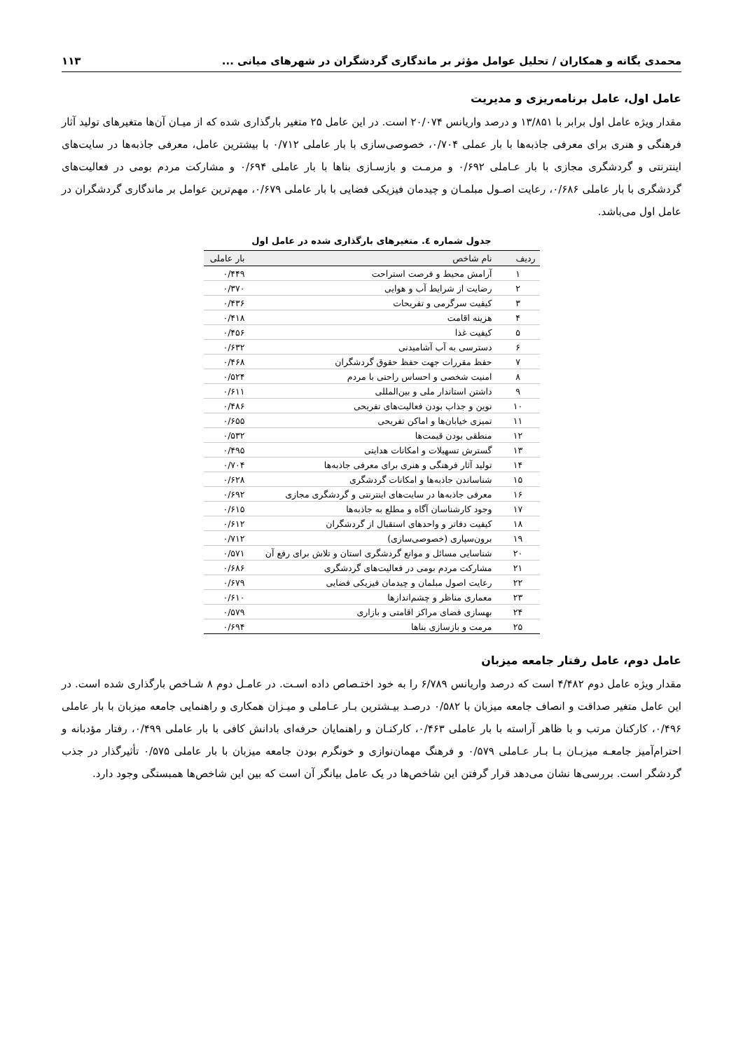محمدی یگانه و همکاران / تحلیل عوامل مؤثر بر ماندگاری گردشگران در شهرهای میانی ... ۱۱۳
عامل اول، عامل برنامه‌ریزی و مدیریت
مقدار ویژه عامل اول برابر با ۱۳/۸۵۱ و درصد واریانس ۲۰/۰۷۴ است. در این عامل ۲۵ متغیر بارگذاری شده که از میـان آن‌ها متغیرهای تولید آثار فرهنگی و هنری برای معرفی جاذبه‌ها با بار عملی ۰/۷۰۴، خصوصی‌سازی با بار عاملی ۰/۷۱۲ با بیشترین عامل، معرفی جاذبه‌ها در سایت‌های اینترنتی و گردشگری مجازی با بار عـاملی ۰/۶۹۲ و مرمـت و بازسـازی بناها با بار عاملی ۰/۶۹۴ و مشارکت مردم بومی در فعالیت‌های گردشگری با بار عاملی ۰/۶۸۶، رعایت اصـول مبلمـان و چیدمان فیزیکی فضایی با بار عاملی ۰/۶۷۹، مهم‌ترین عوامل بر ماندگاری گردشگران در عامل اول می‌باشد.
جدول شماره ٤. متغیرهای بارگذاری شده در عامل اول
| ردیف | نام شاخص | بار عاملی |
| --- | --- | --- |
| ۱ | آرامش محیط و فرصت استراحت | ۰/۴۴۹ |
| ۲ | رضایت از شرایط آب و هوایی | ۰/۳۷۰ |
| ۳ | کیفیت سرگرمی و تفریحات | ۰/۴۳۶ |
| ۴ | هزینه اقامت | ۰/۴۱۸ |
| ۵ | کیفیت غذا | ۰/۴۵۶ |
| ۶ | دسترسی به آب آشامیدنی | ۰/۶۳۲ |
| ۷ | حفظ مقررات جهت حفظ حقوق گردشگران | ۰/۴۶۸ |
| ۸ | امنیت شخصی و احساس راحتی با مردم | ۰/۵۲۴ |
| ۹ | داشتن استاندار ملی و بین‌المللی | ۰/۶۱۱ |
| ۱۰ | نوین و جذاب بودن فعالیت‌های تفریحی | ۰/۴۸۶ |
| ۱۱ | تمیزی خیابان‌ها و اماکن تفریحی | ۰/۶۵۵ |
| ۱۲ | منطقی بودن قیمت‌ها | ۰/۵۳۲ |
| ۱۳ | گسترش تسهیلات و امکانات هدایتی | ۰/۴۹۵ |
| ۱۴ | تولید آثار فرهنگی و هنری برای معرفی جاذبه‌ها | ۰/۷۰۴ |
| ۱۵ | شناساندن جاذبه‌ها و امکانات گردشگری | ۰/۶۲۸ |
| ۱۶ | معرفی جاذبه‌ها در سایت‌های اینترنتی و گردشگری مجازی | ۰/۶۹۲ |
| ۱۷ | وجود کارشناسان آگاه و مطلع به جاذبه‌ها | ۰/۶۱۵ |
| ۱۸ | کیفیت دفاتر و واحدهای استقبال از گردشگران | ۰/۶۱۲ |
| ۱۹ | برون‌سپاری (خصوصی‌سازی) | ۰/۷۱۲ |
| ۲۰ | شناسایی مسائل و موانع گردشگری استان و تلاش برای رفع آن | ۰/۵۷۱ |
| ۲۱ | مشارکت مردم بومی در فعالیت‌های گردشگری | ۰/۶۸۶ |
| ۲۲ | رعایت اصول مبلمان و چیدمان فیزیکی فضایی | ۰/۶۷۹ |
| ۲۳ | معماری مناظر و چشم‌اندازها | ۰/۶۱۰ |
| ۲۴ | بهسازی فضای مراکز اقامتی و بازاری | ۰/۵۷۹ |
| ۲۵ | مرمت و بازسازی بناها | ۰/۶۹۴ |
عامل دوم، عامل رفتار جامعه میزبان
مقدار ویژه عامل دوم ۴/۴۸۲ است که درصد واریانس ۶/۷۸۹ را به خود اختـصاص داده اسـت. در عامـل دوم ۸ شـاخص بارگذاری شده است. در این عامل متغیر صداقت و انصاف جامعه میزبان با ۰/۵۸۲ درصـد بیـشترین بـار عـاملی و میـزان همکاری و راهنمایی جامعه میزبان با بار عاملی ۰/۴۹۶، کارکنان مرتب و با ظاهر آراسته با بار عاملی ۰/۴۶۳، کارکنـان و راهنمایان حرفه‌ای بادانش کافی با بار عاملی ۰/۴۹۹، رفتار مؤدبانه و احترام‌آمیز جامعـه میزبـان بـا بـار عـاملی ۰/۵۷۹ و فرهنگ مهمان‌نوازی و خونگرم بودن جامعه میزبان با بار عاملی ۰/۵۷۵ تأثیرگذار در جذب گردشگر است. بررسی‌ها نشان می‌دهد قرار گرفتن این شاخص‌ها در یک عامل بیانگر آن است که بین این شاخص‌ها همبستگی وجود دارد.